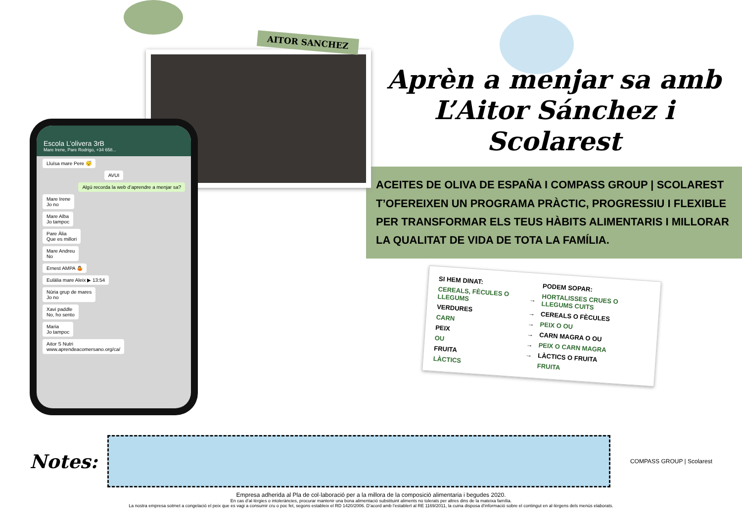AITOR SANCHEZ
Escola L’olivera 3rB
Mare Irene, Pare Rodrigo, +34 658...
Lluïsa mare Pere 😴
AVUI
Algú recorda la web d’aprendre a menjar sa?
Mare Irene
Jo no
Mare Alba
Jo tampoc
Pare Àlia
Que es millori
Mare Andreu
No
Ernest AMPA 🤷
Eulàlia mare Aleix ▶ 13:54
Núria grup de mares
Jo no
Xavi paddle
No, ho sento
Maria
Jo tampoc
Aitor S Nutri
www.aprendeacomersano.org/ca/
Aprèn a menjar sa amb L’Aitor Sánchez i Scolarest
ACEITES DE OLIVA DE ESPAÑA I COMPASS GROUP | SCOLAREST T’OFEREIXEN UN PROGRAMA PRÀCTIC, PROGRESSIU I FLEXIBLE PER TRANSFORMAR ELS TEUS HÀBITS ALIMENTARIS I MILLORAR LA QUALITAT DE VIDA DE TOTA LA FAMÍLIA.
| SI HEM DINAT: | | PODEM SOPAR: |
| --- | --- | --- |
| CEREALS, FÈCULES O LLEGUMS | → | HORTALISSES CRUES O LLEGUMS CUITS |
| VERDURES | → | CEREALS O FÈCULES |
| CARN | → | PEIX O OU |
| PEIX | → | CARN MAGRA O OU |
| OU | → | PEIX O CARN MAGRA |
| FRUITA | → | LÀCTICS O FRUITA |
| LÀCTICS | | FRUITA |
Notes:
COMPASS GROUP | Scolarest
Empresa adherida al Pla de col·laboració per a la millora de la composició alimentaria i begudes 2020.
En cas d’al·lèrgies o intoleràncies, procurar mantenir una bona alimentació substituint aliments no tolerats per altres dins de la mateixa família.
La nostra empresa sotmet a congelació el peix que es vagi a consumir cru o poc fet, segons estableix el RD 1420/2006. D’acord amb l’establert al RE 1169/2011, la cuina disposa d’informació sobre el contingut en al·lèrgens dels menús elaborats.